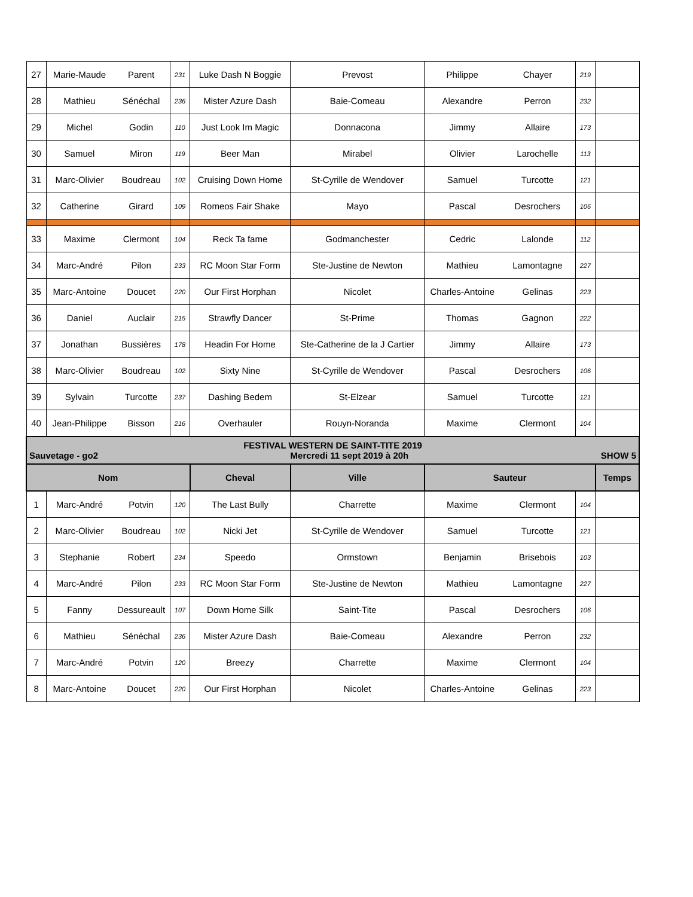| 27 | Marie-Maude | Parent | 231 | Luke Dash N Boggie | Prevost | Philippe | Chayer | 219 | |
| 28 | Mathieu | Sénéchal | 236 | Mister Azure Dash | Baie-Comeau | Alexandre | Perron | 232 | |
| 29 | Michel | Godin | 110 | Just Look Im Magic | Donnacona | Jimmy | Allaire | 173 | |
| 30 | Samuel | Miron | 119 | Beer Man | Mirabel | Olivier | Larochelle | 113 | |
| 31 | Marc-Olivier | Boudreau | 102 | Cruising Down Home | St-Cyrille de Wendover | Samuel | Turcotte | 121 | |
| 32 | Catherine | Girard | 109 | Romeos Fair Shake | Mayo | Pascal | Desrochers | 106 | |
| 33 | Maxime | Clermont | 104 | Reck Ta fame | Godmanchester | Cedric | Lalonde | 112 | |
| 34 | Marc-André | Pilon | 233 | RC Moon Star Form | Ste-Justine de Newton | Mathieu | Lamontagne | 227 | |
| 35 | Marc-Antoine | Doucet | 220 | Our First Horphan | Nicolet | Charles-Antoine | Gelinas | 223 | |
| 36 | Daniel | Auclair | 215 | Strawfly Dancer | St-Prime | Thomas | Gagnon | 222 | |
| 37 | Jonathan | Bussières | 178 | Headin For Home | Ste-Catherine de la J Cartier | Jimmy | Allaire | 173 | |
| 38 | Marc-Olivier | Boudreau | 102 | Sixty Nine | St-Cyrille de Wendover | Pascal | Desrochers | 106 | |
| 39 | Sylvain | Turcotte | 237 | Dashing Bedem | St-Elzear | Samuel | Turcotte | 121 | |
| 40 | Jean-Philippe | Bisson | 216 | Overhauler | Rouyn-Noranda | Maxime | Clermont | 104 | |
| FESTIVAL WESTERN DE SAINT-TITE 2019 Sauvetage - go2 Mercredi 11 sept 2019 à 20h SHOW 5 | | | | | | | | | |
| Nom | | | | Cheval | Ville | Sauteur | | | Temps |
| 1 | Marc-André | Potvin | 120 | The Last Bully | Charrette | Maxime | Clermont | 104 | |
| 2 | Marc-Olivier | Boudreau | 102 | Nicki Jet | St-Cyrille de Wendover | Samuel | Turcotte | 121 | |
| 3 | Stephanie | Robert | 234 | Speedo | Ormstown | Benjamin | Brisebois | 103 | |
| 4 | Marc-André | Pilon | 233 | RC Moon Star Form | Ste-Justine de Newton | Mathieu | Lamontagne | 227 | |
| 5 | Fanny | Dessureault | 107 | Down Home Silk | Saint-Tite | Pascal | Desrochers | 106 | |
| 6 | Mathieu | Sénéchal | 236 | Mister Azure Dash | Baie-Comeau | Alexandre | Perron | 232 | |
| 7 | Marc-André | Potvin | 120 | Breezy | Charrette | Maxime | Clermont | 104 | |
| 8 | Marc-Antoine | Doucet | 220 | Our First Horphan | Nicolet | Charles-Antoine | Gelinas | 223 | |